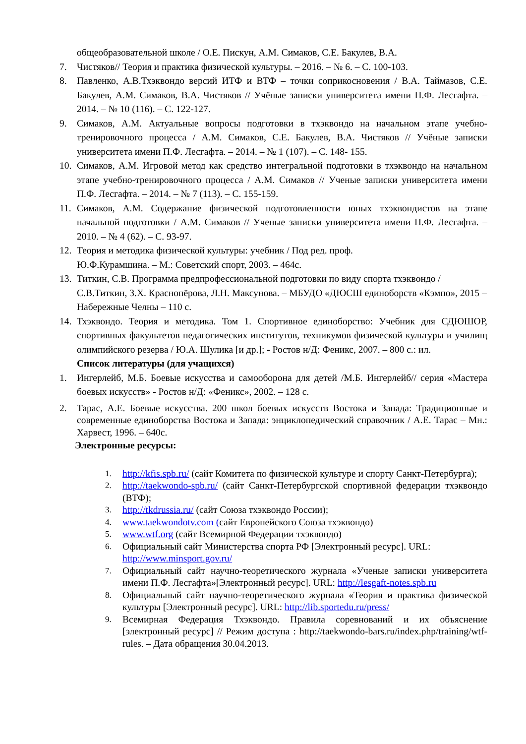общеобразовательной школе / О.Е. Пискун, А.М. Симаков, С.Е. Бакулев, В.А.
7. Чистяков// Теория и практика физической культуры. – 2016. – № 6. – С. 100-103.
8. Павленко, А.В.Тхэквондо версий ИТФ и ВТФ – точки соприкосновения / В.А. Таймазов, С.Е. Бакулев, А.М. Симаков, В.А. Чистяков // Учёные записки университета имени П.Ф. Лесгафта. – 2014. – № 10 (116). – С. 122-127.
9. Симаков, А.М. Актуальные вопросы подготовки в тхэквондо на начальном этапе учебно-тренировочного процесса / А.М. Симаков, С.Е. Бакулев, В.А. Чистяков // Учёные записки университета имени П.Ф. Лесгафта. – 2014. – № 1 (107). – С. 148- 155.
10. Симаков, А.М. Игровой метод как средство интегральной подготовки в тхэквондо на начальном этапе учебно-тренировочного процесса / А.М. Симаков // Ученые записки университета имени П.Ф. Лесгафта. – 2014. – № 7 (113). – С. 155-159.
11. Симаков, А.М. Содержание физической подготовленности юных тхэквондистов на этапе начальной подготовки / А.М. Симаков // Ученые записки университета имени П.Ф. Лесгафта. – 2010. – № 4 (62). – С. 93-97.
12. Теория и методика физической культуры: учебник / Под ред. проф.
Ю.Ф.Курамшина. – М.: Советский спорт, 2003. – 464с.
13. Титкин, С.В. Программа предпрофессиональной подготовки по виду спорта тхэквондо / С.В.Титкин, З.Х. Краснопёрова, Л.Н. Максунова. – МБУДО «ДЮСШ единоборств «Кэмпо», 2015 – Набережные Челны – 110 с.
14. Тхэквондо. Теория и методика. Том 1. Спортивное единоборство: Учебник для СДЮШОР, спортивных факультетов педагогических институтов, техникумов физической культуры и училищ олимпийского резерва / Ю.А. Шулика [и др.]; - Ростов н/Д: Феникс, 2007. – 800 с.: ил.
Список литературы (для учащихся)
1. Ингерлейб, М.Б. Боевые искусства и самооборона для детей /М.Б. Ингерлейб// серия «Мастера боевых искусств» - Ростов н/Д: «Феникс», 2002. – 128 с.
2. Тарас, А.Е. Боевые искусства. 200 школ боевых искусств Востока и Запада: Традиционные и современные единоборства Востока и Запада: энциклопедический справочник / А.Е. Тарас – Мн.: Харвест, 1996. – 640с.
Электронные ресурсы:
1. http://kfis.spb.ru/ (сайт Комитета по физической культуре и спорту Санкт-Петербурга);
2. http://taekwondo-spb.ru/ (сайт Санкт-Петербургской спортивной федерации тхэквондо (ВТФ);
3. http://tkdrussia.ru/ (сайт Союза тхэквондо России);
4. www.taekwondotv.com (сайт Европейского Союза тхэквондо)
5. www.wtf.org (сайт Всемирной Федерации тхэквондо)
6. Официальный сайт Министерства спорта РФ [Электронный ресурс]. URL: http://www.minsport.gov.ru/
7. Официальный сайт научно-теоретического журнала «Ученые записки университета имени П.Ф. Лесгафта»[Электронный ресурс]. URL: http://lesgaft-notes.spb.ru
8. Официальный сайт научно-теоретического журнала «Теория и практика физической культуры [Электронный ресурс]. URL: http://lib.sportedu.ru/press/
9. Всемирная Федерация Тхэквондо. Правила соревнований и их объяснение [электронный ресурс] // Режим доступа : http://taekwondo-bars.ru/index.php/training/wtf-rules. – Дата обращения 30.04.2013.